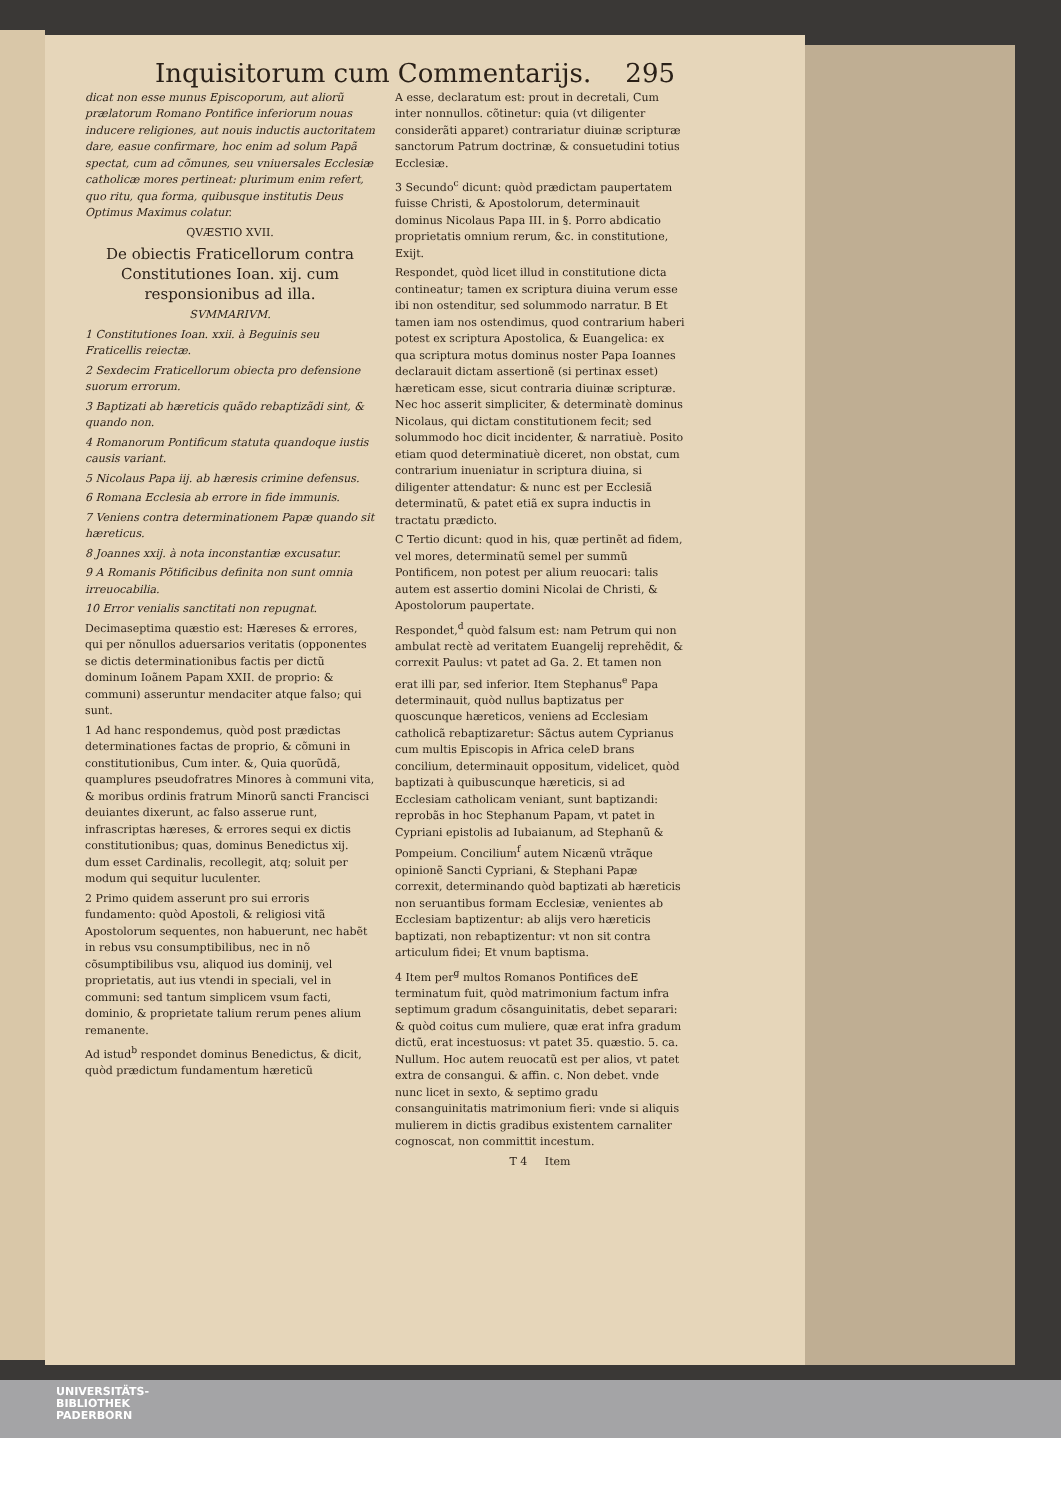Inquisitorum cum Commentarijs. 295
dicat non esse munus Episcoporum, aut aliorũ prælatorum Romano Pontifice inferiorum nouas inducere religiones, aut nouis inductis auctoritatem dare, easue confirmare, hoc enim ad solum Papã spectat, cum ad cõmunes, seu vniuersales Ecclesiæ catholicæ mores pertineat: plurimum enim refert, quo ritu, qua forma, quibusque institutis Deus Optimus Maximus colatur.
QVÆSTIO XVII.
De obiectis Fraticellorum contra Constitutiones Ioan. xij. cum responsionibus ad illa.
SVMMARIVM.
1 Constitutiones Ioan. xxii. à Beguinis seu Fraticellis reiectæ.
2 Sexdecim Fraticellorum obiecta pro defensione suorum errorum.
3 Baptizati ab hæreticis quãdo rebaptizãdi sint, & quando non.
4 Romanorum Pontificum statuta quandoque iustis causis variant.
5 Nicolaus Papa iij. ab hæresis crimine defensus.
6 Romana Ecclesia ab errore in fide immunis.
7 Veniens contra determinationem Papæ quando sit hæreticus.
8 Joannes xxij. à nota inconstantiæ excusatur.
9 A Romanis Põtificibus definita non sunt omnia irreuocabilia.
10 Error venialis sanctitati non repugnat.
Decimaseptima quæstio est: Hæreses & errores, qui per nõnullos aduersarios veritatis (opponentes se dictis determinationibus factis per dictũ dominum Ioãnem Papam XXII. de proprio: & communi) asseruntur mendaciter atque falso; qui sunt.
1 Ad hanc respondemus, quòd post prædictas determinationes factas de proprio, & cõmuni in constitutionibus, Cum inter. &, Quia quorũdã, quamplures pseudofratres Minores à communi vita, & moribus ordinis fratrum Minorũ sancti Francisci deuiantes dixerunt, ac falso asserue runt, infrascriptas hæreses, & errores sequi ex dictis constitutionibus; quas, dominus Benedictus xij. dum esset Cardinalis, recollegit, atq; soluit per modum qui sequitur luculenter.
2 Primo quidem asserunt pro sui erroris fundamento: quòd Apostoli, & religiosi vitã Apostolorum sequentes, non habuerunt, nec habẽt in rebus vsu consumptibilibus, nec in nõ cõsumptibilibus vsu, aliquod ius dominij, vel proprietatis, aut ius vtendi in speciali, vel in communi: sed tantum simplicem vsum facti, dominio, & proprietate talium rerum penes alium remanente.
Ad istud<sup>b</sup> respondet dominus Benedictus, & dicit, quòd prædictum fundamentum hæreticũ
A esse, declaratum est: prout in decretali, Cum inter nonnullos. cõtinetur: quia (vt diligenter considerãti apparet) contrariatur diuinæ scripturæ sanctorum Patrum doctrinæ, & consuetudini totius Ecclesiæ.
3 Secundo<sup>c</sup> dicunt: quòd prædictam paupertatem fuisse Christi, & Apostolorum, determinauit dominus Nicolaus Papa III. in §. Porro abdicatio proprietatis omnium rerum, &c. in constitutione, Exijt.
Respondet, quòd licet illud in constitutione dicta contineatur; tamen ex scriptura diuina verum esse ibi non ostenditur, sed solummodo narratur. B Et tamen iam nos ostendimus, quod contrarium haberi potest ex scriptura Apostolica, & Euangelica: ex qua scriptura motus dominus noster Papa Ioannes declarauit dictam assertionẽ (si pertinax esset) hæreticam esse, sicut contraria diuinæ scripturæ. Nec hoc asserit simpliciter, & determinatè dominus Nicolaus, qui dictam constitutionem fecit; sed solummodo hoc dicit incidenter, & narratiuè. Posito etiam quod determinatiuè diceret, non obstat, cum contrarium inueniatur in scriptura diuina, si diligenter attendatur: & nunc est per Ecclesiã determinatũ, & patet etiã ex supra inductis in tractatu prædicto.
C Tertio dicunt: quod in his, quæ pertinẽt ad fidem, vel mores, determinatũ semel per summũ Pontificem, non potest per alium reuocari: talis autem est assertio domini Nicolai de Christi, & Apostolorum paupertate.
Respondet,<sup>d</sup> quòd falsum est: nam Petrum qui non ambulat rectè ad veritatem Euangelij reprehẽdit, & correxit Paulus: vt patet ad Ga. 2. Et tamen non erat illi par, sed inferior. Item Stephanus<sup>e</sup> Papa determinauit, quòd nullus baptizatus per quoscunque hæreticos, veniens ad Ecclesiam catholicã rebaptizaretur: Sãctus autem Cyprianus cum multis Episcopis in Africa celeD brans concilium, determinauit oppositum, videlicet, quòd baptizati à quibuscunque hæreticis, si ad Ecclesiam catholicam veniant, sunt baptizandi: reprobãs in hoc Stephanum Papam, vt patet in Cypriani epistolis ad Iubaianum, ad Stephanũ & Pompeium. Concilium<sup>f</sup> autem Nicænũ vtrãque opinionẽ Sancti Cypriani, & Stephani Papæ correxit, determinando quòd baptizati ab hæreticis non seruantibus formam Ecclesiæ, venientes ab Ecclesiam baptizentur: ab alijs vero hæreticis baptizati, non rebaptizentur: vt non sit contra articulum fidei; Et vnum baptisma.
4 Item per<sup>g</sup> multos Romanos Pontifices deE terminatum fuit, quòd matrimonium factum infra septimum gradum cõsanguinitatis, debet separari: & quòd coitus cum muliere, quæ erat infra gradum dictũ, erat incestuosus: vt patet 35. quæstio. 5. ca. Nullum. Hoc autem reuocatũ est per alios, vt patet extra de consangui. & affin. c. Non debet. vnde nunc licet in sexto, & septimo gradu consanguinitatis matrimonium fieri: vnde si aliquis mulierem in dictis gradibus existentem carnaliter cognoscat, non committit incestum.
T 4 Item
UNIVERSITÄTS-
BIBLIOTHEK
PADERBORN